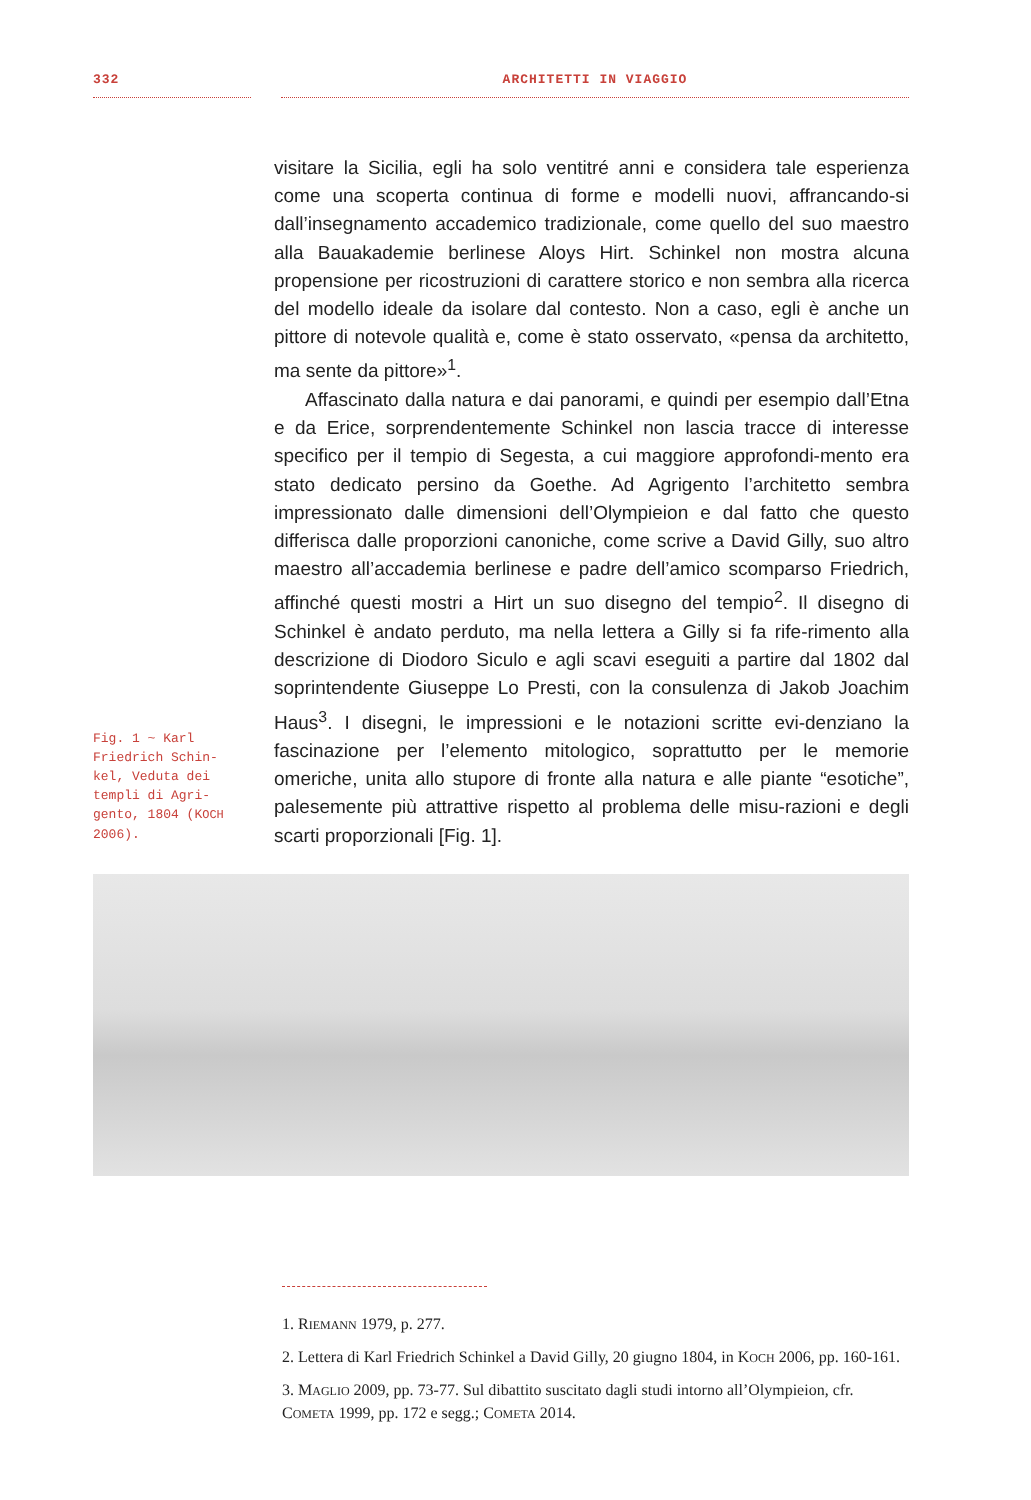332 ARCHITETTI IN VIAGGIO
Fig. 1 ~ Karl Friedrich Schin-kel, Veduta dei templi di Agri-gento, 1804 (KOCH 2006).
visitare la Sicilia, egli ha solo ventitré anni e considera tale esperienza come una scoperta continua di forme e modelli nuovi, affrancando-si dall’insegnamento accademico tradizionale, come quello del suo maestro alla Bauakademie berlinese Aloys Hirt. Schinkel non mostra alcuna propensione per ricostruzioni di carattere storico e non sembra alla ricerca del modello ideale da isolare dal contesto. Non a caso, egli è anche un pittore di notevole qualità e, come è stato osservato, «pensa da architetto, ma sente da pittore»<sup>1</sup>.
Affascinato dalla natura e dai panorami, e quindi per esempio dall’Etna e da Erice, sorprendentemente Schinkel non lascia tracce di interesse specifico per il tempio di Segesta, a cui maggiore approfondi-mento era stato dedicato persino da Goethe. Ad Agrigento l’architetto sembra impressionato dalle dimensioni dell’Olympieion e dal fatto che questo differisca dalle proporzioni canoniche, come scrive a David Gilly, suo altro maestro all’accademia berlinese e padre dell’amico scomparso Friedrich, affinché questi mostri a Hirt un suo disegno del tempio<sup>2</sup>. Il disegno di Schinkel è andato perduto, ma nella lettera a Gilly si fa rife-rimento alla descrizione di Diodoro Siculo e agli scavi eseguiti a partire dal 1802 dal soprintendente Giuseppe Lo Presti, con la consulenza di Jakob Joachim Haus<sup>3</sup>. I disegni, le impressioni e le notazioni scritte evi-denziano la fascinazione per l’elemento mitologico, soprattutto per le memorie omeriche, unita allo stupore di fronte alla natura e alle piante “esotiche”, palesemente più attrattive rispetto al problema delle misu-razioni e degli scarti proporzionali [Fig. 1].
1. RIEMANN 1979, p. 277.
2. Lettera di Karl Friedrich Schinkel a David Gilly, 20 giugno 1804, in KOCH 2006, pp. 160-161.
3. MAGLIO 2009, pp. 73-77. Sul dibattito suscitato dagli studi intorno all’Olympieion, cfr. COMETA 1999, pp. 172 e segg.; COMETA 2014.